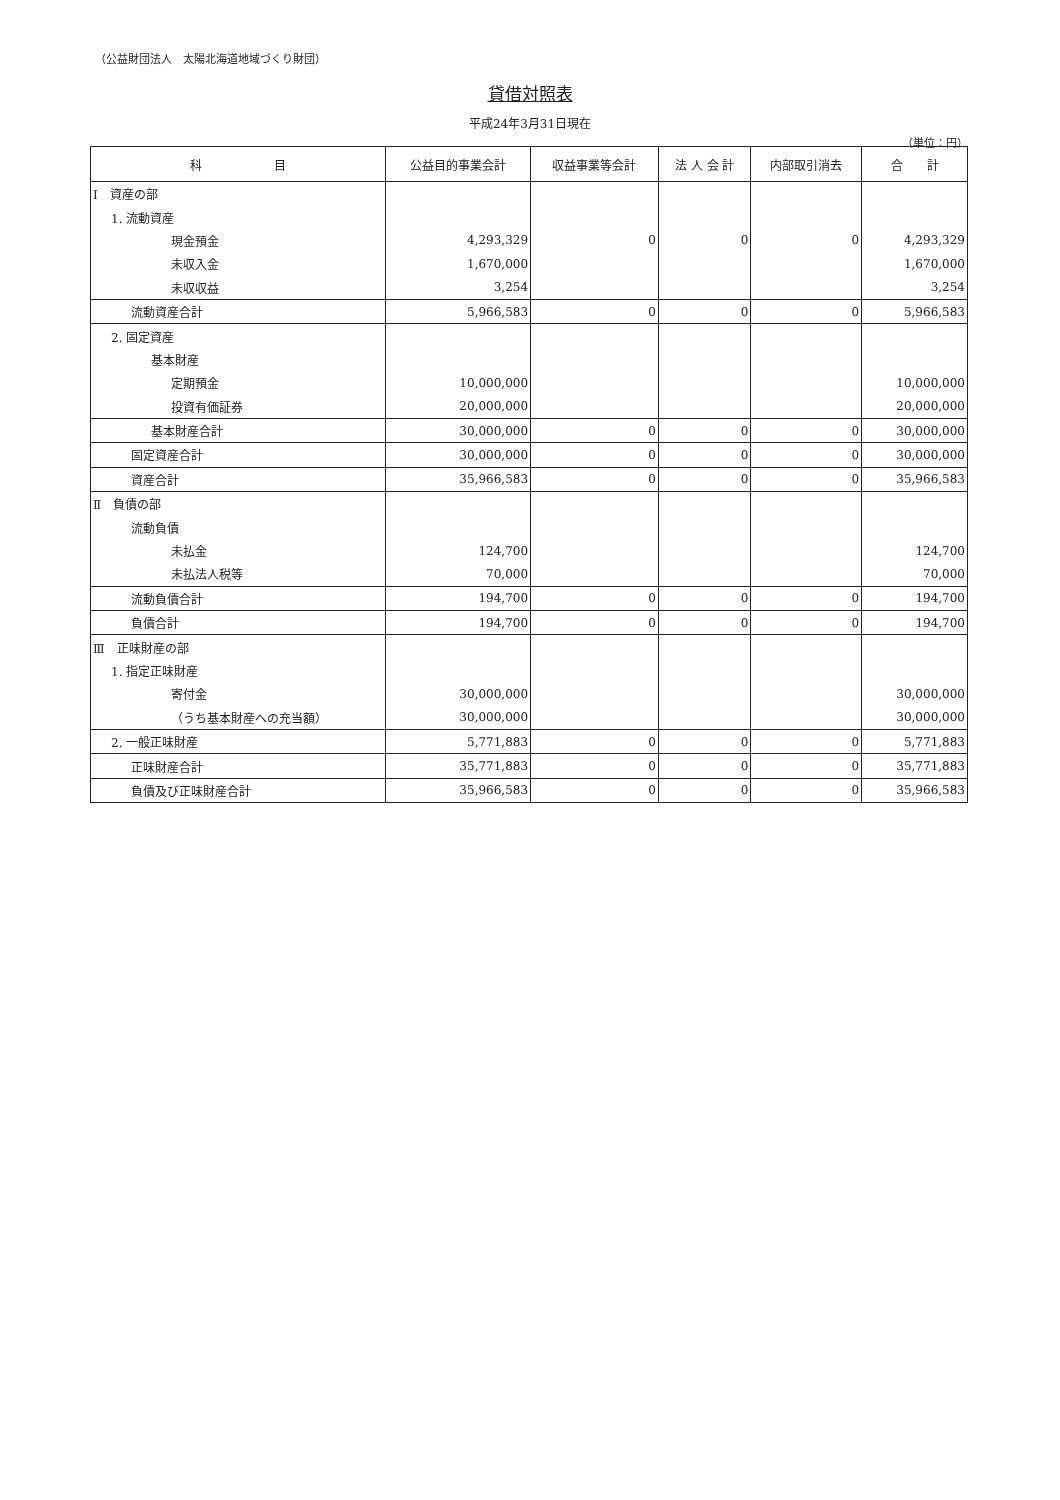（公益財団法人　太陽北海道地域づくり財団）
貸借対照表
平成24年3月31日現在
（単位：円）
| 科 目 | 公益目的事業会計 | 収益事業等会計 | 法 人 会 計 | 内部取引消去 | 合 計 |
| --- | --- | --- | --- | --- | --- |
| Ⅰ 資産の部 | | | | | |
| 1. 流動資産 | | | | | |
| 現金預金 | 4,293,329 | 0 | 0 | 0 | 4,293,329 |
| 未収入金 | 1,670,000 | | | | 1,670,000 |
| 未収収益 | 3,254 | | | | 3,254 |
| 流動資産合計 | 5,966,583 | 0 | 0 | 0 | 5,966,583 |
| 2. 固定資産 | | | | | |
| 基本財産 | | | | | |
| 定期預金 | 10,000,000 | | | | 10,000,000 |
| 投資有価証券 | 20,000,000 | | | | 20,000,000 |
| 基本財産合計 | 30,000,000 | 0 | 0 | 0 | 30,000,000 |
| 固定資産合計 | 30,000,000 | 0 | 0 | 0 | 30,000,000 |
| 資産合計 | 35,966,583 | 0 | 0 | 0 | 35,966,583 |
| Ⅱ 負債の部 | | | | | |
| 流動負債 | | | | | |
| 未払金 | 124,700 | | | | 124,700 |
| 未払法人税等 | 70,000 | | | | 70,000 |
| 流動負債合計 | 194,700 | 0 | 0 | 0 | 194,700 |
| 負債合計 | 194,700 | 0 | 0 | 0 | 194,700 |
| Ⅲ 正味財産の部 | | | | | |
| 1. 指定正味財産 | | | | | |
| 寄付金 | 30,000,000 | | | | 30,000,000 |
| （うち基本財産への充当額） | 30,000,000 | | | | 30,000,000 |
| 2. 一般正味財産 | 5,771,883 | 0 | 0 | 0 | 5,771,883 |
| 正味財産合計 | 35,771,883 | 0 | 0 | 0 | 35,771,883 |
| 負債及び正味財産合計 | 35,966,583 | 0 | 0 | 0 | 35,966,583 |